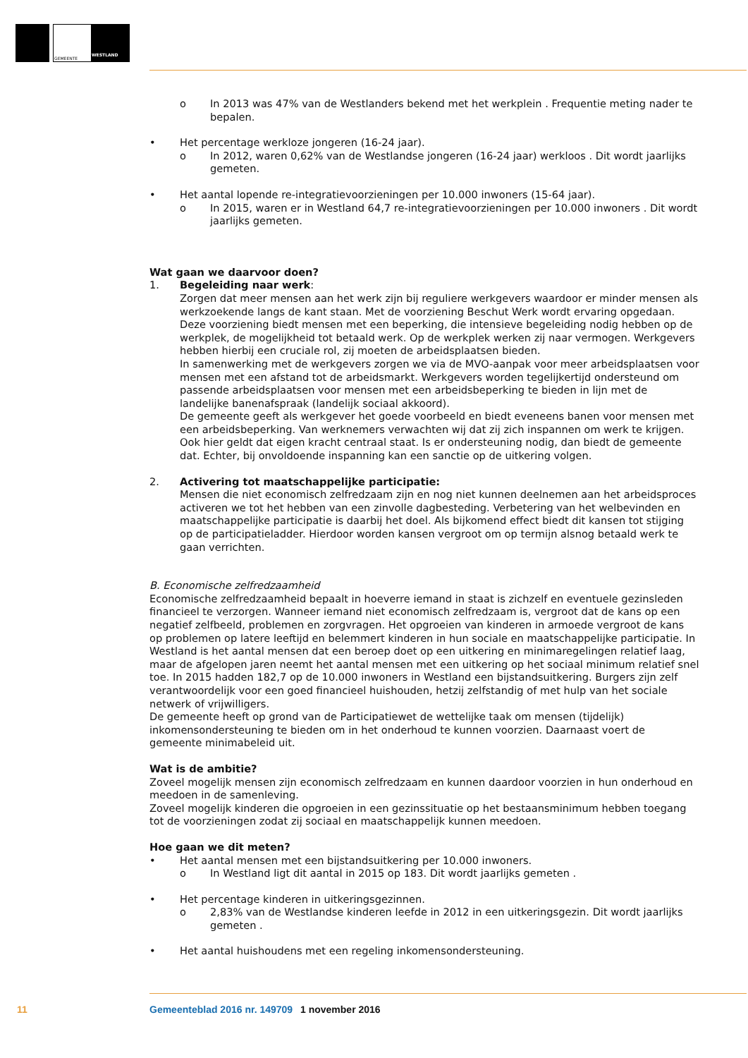GEMEENTE
WESTLAND
o In 2013 was 47% van de Westlanders bekend met het werkplein . Frequentie meting nader te bepalen.
• Het percentage werkloze jongeren (16-24 jaar).
o In 2012, waren 0,62% van de Westlandse jongeren (16-24 jaar) werkloos . Dit wordt jaarlijks gemeten.
• Het aantal lopende re-integratievoorzieningen per 10.000 inwoners (15-64 jaar).
o In 2015, waren er in Westland 64,7 re-integratievoorzieningen per 10.000 inwoners . Dit wordt jaarlijks gemeten.
Wat gaan we daarvoor doen?
1. Begeleiding naar werk:
Zorgen dat meer mensen aan het werk zijn bij reguliere werkgevers waardoor er minder mensen als werkzoekende langs de kant staan. Met de voorziening Beschut Werk wordt ervaring opgedaan. Deze voorziening biedt mensen met een beperking, die intensieve begeleiding nodig hebben op de werkplek, de mogelijkheid tot betaald werk. Op de werkplek werken zij naar vermogen. Werkgevers hebben hierbij een cruciale rol, zij moeten de arbeidsplaatsen bieden.
In samenwerking met de werkgevers zorgen we via de MVO-aanpak voor meer arbeidsplaatsen voor mensen met een afstand tot de arbeidsmarkt. Werkgevers worden tegelijkertijd ondersteund om passende arbeidsplaatsen voor mensen met een arbeidsbeperking te bieden in lijn met de landelijke banenafspraak (landelijk sociaal akkoord).
De gemeente geeft als werkgever het goede voorbeeld en biedt eveneens banen voor mensen met een arbeidsbeperking. Van werknemers verwachten wij dat zij zich inspannen om werk te krijgen. Ook hier geldt dat eigen kracht centraal staat. Is er ondersteuning nodig, dan biedt de gemeente dat. Echter, bij onvoldoende inspanning kan een sanctie op de uitkering volgen.
2. Activering tot maatschappelijke participatie:
Mensen die niet economisch zelfredzaam zijn en nog niet kunnen deelnemen aan het arbeidsproces activeren we tot het hebben van een zinvolle dagbesteding. Verbetering van het welbevinden en maatschappelijke participatie is daarbij het doel. Als bijkomend effect biedt dit kansen tot stijging op de participatieladder. Hierdoor worden kansen vergroot om op termijn alsnog betaald werk te gaan verrichten.
B. Economische zelfredzaamheid
Economische zelfredzaamheid bepaalt in hoeverre iemand in staat is zichzelf en eventuele gezinsleden financieel te verzorgen. Wanneer iemand niet economisch zelfredzaam is, vergroot dat de kans op een negatief zelfbeeld, problemen en zorgvragen. Het opgroeien van kinderen in armoede vergroot de kans op problemen op latere leeftijd en belemmert kinderen in hun sociale en maatschappelijke participatie. In Westland is het aantal mensen dat een beroep doet op een uitkering en minimaregelingen relatief laag, maar de afgelopen jaren neemt het aantal mensen met een uitkering op het sociaal minimum relatief snel toe. In 2015 hadden 182,7 op de 10.000 inwoners in Westland een bijstandsuitkering. Burgers zijn zelf verantwoordelijk voor een goed financieel huishouden, hetzij zelfstandig of met hulp van het sociale netwerk of vrijwilligers.
De gemeente heeft op grond van de Participatiewet de wettelijke taak om mensen (tijdelijk) inkomensondersteuning te bieden om in het onderhoud te kunnen voorzien. Daarnaast voert de gemeente minimabeleid uit.
Wat is de ambitie?
Zoveel mogelijk mensen zijn economisch zelfredzaam en kunnen daardoor voorzien in hun onderhoud en meedoen in de samenleving.
Zoveel mogelijk kinderen die opgroeien in een gezinssituatie op het bestaansminimum hebben toegang tot de voorzieningen zodat zij sociaal en maatschappelijk kunnen meedoen.
Hoe gaan we dit meten?
• Het aantal mensen met een bijstandsuitkering per 10.000 inwoners.
o In Westland ligt dit aantal in 2015 op 183. Dit wordt jaarlijks gemeten .
• Het percentage kinderen in uitkeringsgezinnen.
o 2,83% van de Westlandse kinderen leefde in 2012 in een uitkeringsgezin. Dit wordt jaarlijks gemeten .
• Het aantal huishoudens met een regeling inkomensondersteuning.
11 Gemeenteblad 2016 nr. 149709 1 november 2016